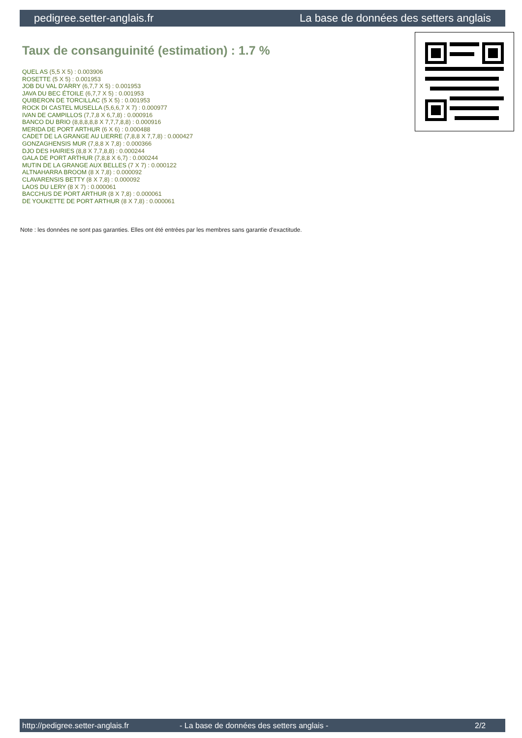pedigree.setter-anglais.fr La base de données des setters anglais
Taux de consanguinité (estimation) : 1.7 %
QUEL AS (5,5 X 5) : 0.003906
ROSETTE (5 X 5) : 0.001953
JOB DU VAL D'ARRY (6,7,7 X 5) : 0.001953
JAVA DU BEC ÉTOILE (6,7,7 X 5) : 0.001953
QUIBERON DE TORCILLAC (5 X 5) : 0.001953
ROCK DI CASTEL MUSELLA (5,6,6,7 X 7) : 0.000977
IVAN DE CAMPILLOS (7,7,8 X 6,7,8) : 0.000916
BANCO DU BRIO (8,8,8,8,8 X 7,7,7,8,8) : 0.000916
MERIDA DE PORT ARTHUR (6 X 6) : 0.000488
CADET DE LA GRANGE AU LIERRE (7,8,8 X 7,7,8) : 0.000427
GONZAGHENSIS MUR (7,8,8 X 7,8) : 0.000366
DJO DES HAIRIES (8,8 X 7,7,8,8) : 0.000244
GALA DE PORT ARTHUR (7,8,8 X 6,7) : 0.000244
MUTIN DE LA GRANGE AUX BELLES (7 X 7) : 0.000122
ALTNAHARRA BROOM (8 X 7,8) : 0.000092
CLAVARENSIS BETTY (8 X 7,8) : 0.000092
LAOS DU LERY (8 X 7) : 0.000061
BACCHUS DE PORT ARTHUR (8 X 7,8) : 0.000061
DE YOUKETTE DE PORT ARTHUR (8 X 7,8) : 0.000061
Note : les données ne sont pas garanties. Elles ont été entrées par les membres sans garantie d'exactitude.
http://pedigree.setter-anglais.fr - La base de données des setters anglais - 2/2